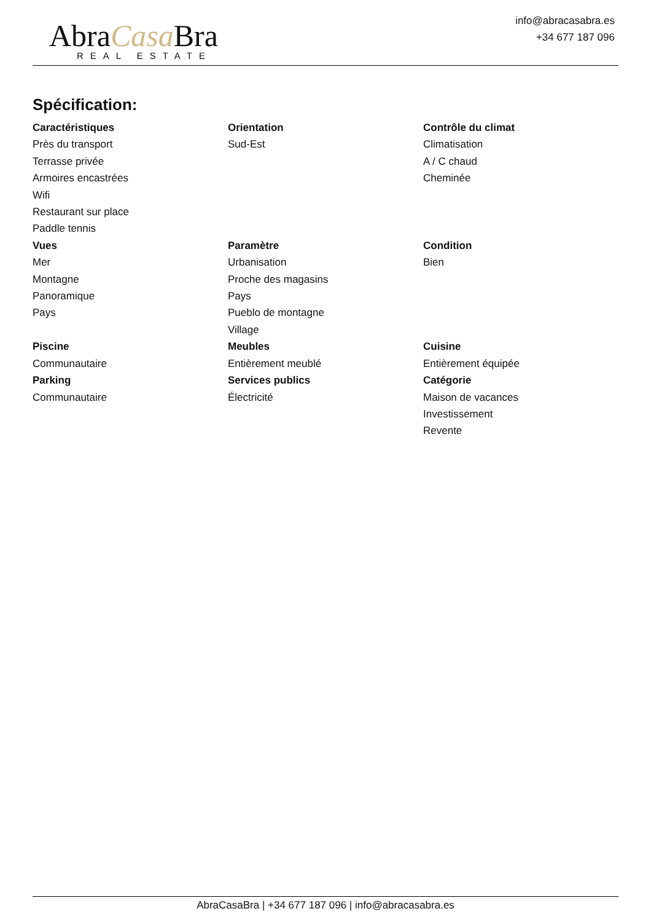AbraCasa Bra
REAL ESTATE
info@abracasabra.es
+34 677 187 096
Spécification:
Caractéristiques
Près du transport
Terrasse privée
Armoires encastrées
Wifi
Restaurant sur place
Paddle tennis
Orientation
Sud-Est
Contrôle du climat
Climatisation
A / C chaud
Cheminée
Vues
Mer
Montagne
Panoramique
Pays
Paramètre
Urbanisation
Proche des magasins
Pays
Pueblo de montagne
Village
Condition
Bien
Piscine
Communautaire
Meubles
Entièrement meublé
Cuisine
Entièrement équipée
Parking
Communautaire
Services publics
Électricité
Catégorie
Maison de vacances
Investissement
Revente
AbraCasaBra | +34 677 187 096 | info@abracasabra.es